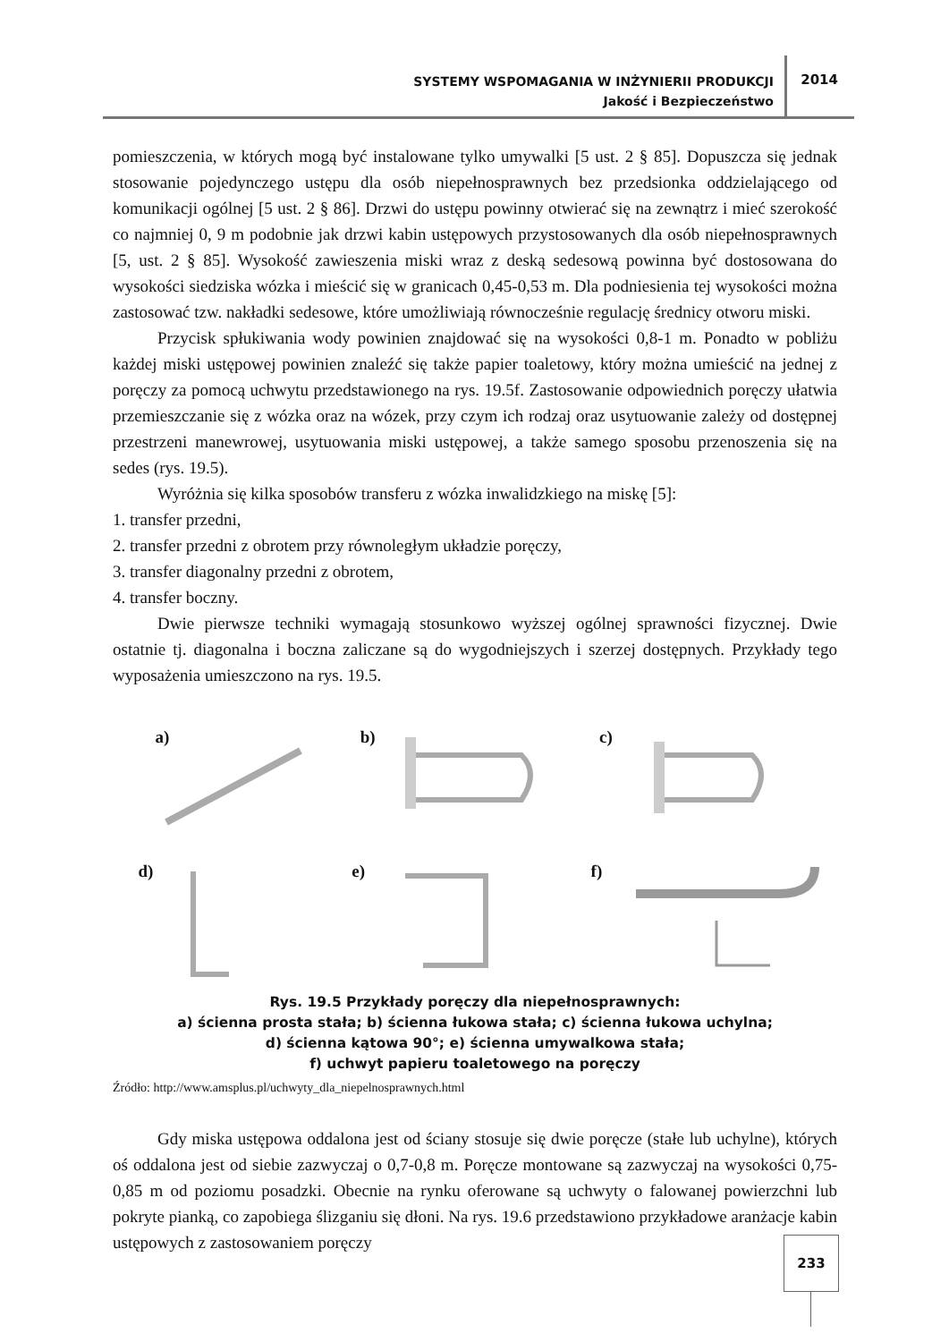SYSTEMY WSPOMAGANIA W INŻYNIERII PRODUKCJI
Jakość i Bezpieczeństwo
2014
pomieszczenia, w których mogą być instalowane tylko umywalki [5 ust. 2 § 85]. Dopuszcza się jednak stosowanie pojedynczego ustępu dla osób niepełnosprawnych bez przedsionka oddzielającego od komunikacji ogólnej [5 ust. 2 § 86]. Drzwi do ustępu powinny otwierać się na zewnątrz i mieć szerokość co najmniej 0, 9 m podobnie jak drzwi kabin ustępowych przystosowanych dla osób niepełnosprawnych [5, ust. 2 § 85]. Wysokość zawieszenia miski wraz z deską sedesową powinna być dostosowana do wysokości siedziska wózka i mieścić się w granicach 0,45-0,53 m. Dla podniesienia tej wysokości można zastosować tzw. nakładki sedesowe, które umożliwiają równocześnie regulację średnicy otworu miski.
Przycisk spłukiwania wody powinien znajdować się na wysokości 0,8-1 m. Ponadto w pobliżu każdej miski ustępowej powinien znaleźć się także papier toaletowy, który można umieścić na jednej z poręczy za pomocą uchwytu przedstawionego na rys. 19.5f. Zastosowanie odpowiednich poręczy ułatwia przemieszczanie się z wózka oraz na wózek, przy czym ich rodzaj oraz usytuowanie zależy od dostępnej przestrzeni manewrowej, usytuowania miski ustępowej, a także samego sposobu przenoszenia się na sedes (rys. 19.5).
Wyróżnia się kilka sposobów transferu z wózka inwalidzkiego na miskę [5]:
1. transfer przedni,
2. transfer przedni z obrotem przy równoległym układzie poręczy,
3. transfer diagonalny przedni z obrotem,
4. transfer boczny.
Dwie pierwsze techniki wymagają stosunkowo wyższej ogólnej sprawności fizycznej. Dwie ostatnie tj. diagonalna i boczna zaliczane są do wygodniejszych i szerzej dostępnych. Przykłady tego wyposażenia umieszczono na rys. 19.5.
a)
b)
c)
d)
e)
f)
Rys. 19.5 Przykłady poręczy dla niepełnosprawnych:
a) ścienna prosta stała; b) ścienna łukowa stała; c) ścienna łukowa uchylna;
d) ścienna kątowa 90°; e) ścienna umywalkowa stała;
f) uchwyt papieru toaletowego na poręczy
Źródło: http://www.amsplus.pl/uchwyty_dla_niepelnosprawnych.html
Gdy miska ustępowa oddalona jest od ściany stosuje się dwie poręcze (stałe lub uchylne), których oś oddalona jest od siebie zazwyczaj o 0,7-0,8 m. Poręcze montowane są zazwyczaj na wysokości 0,75-0,85 m od poziomu posadzki. Obecnie na rynku oferowane są uchwyty o falowanej powierzchni lub pokryte pianką, co zapobiega ślizganiu się dłoni. Na rys. 19.6 przedstawiono przykładowe aranżacje kabin ustępowych z zastosowaniem poręczy
233